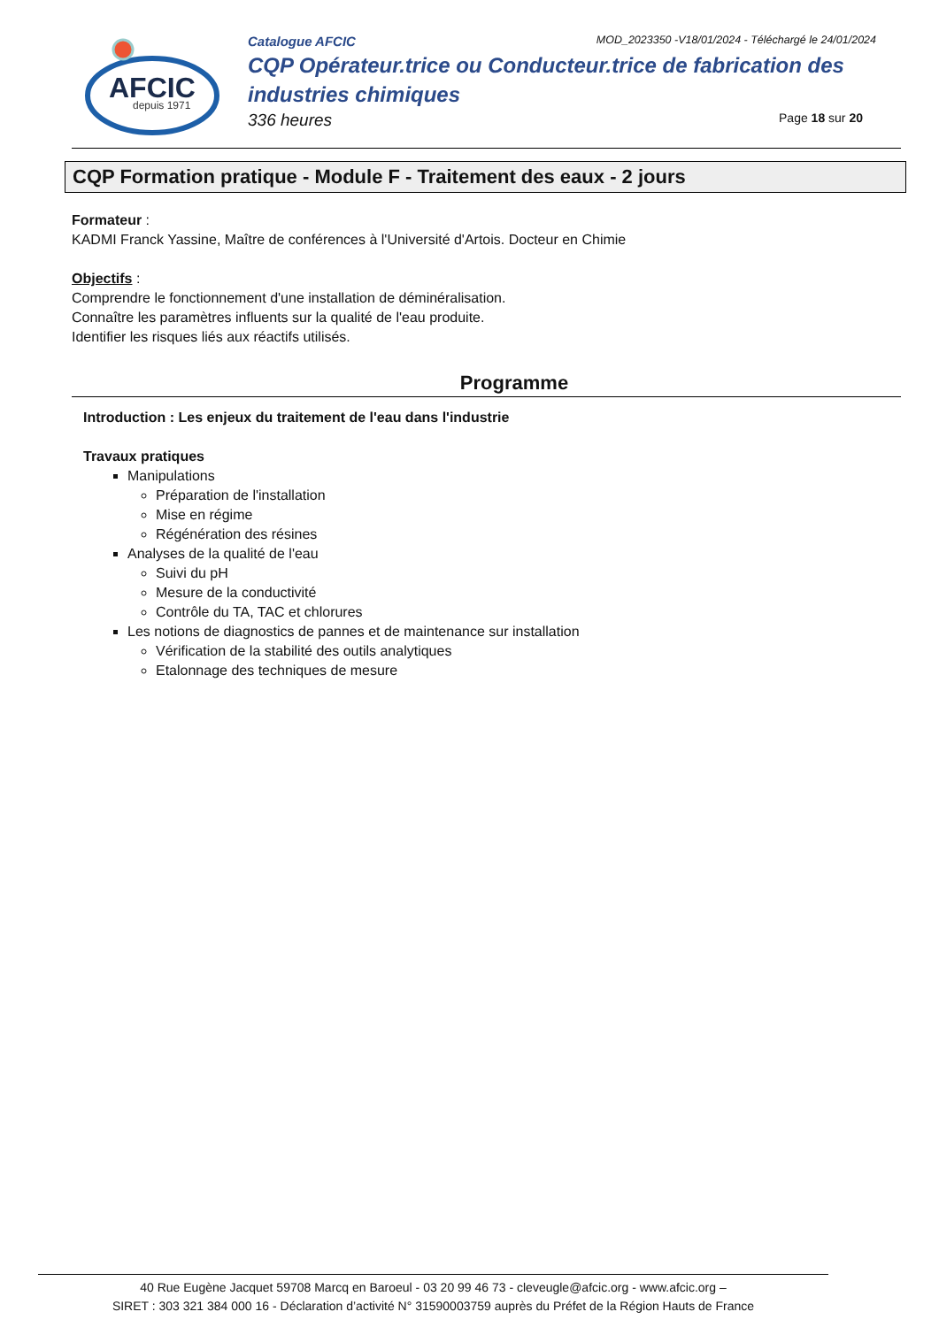AFCIC
depuis 1971
Catalogue AFCIC MOD_2023350 -V18/01/2024 - Téléchargé le 24/01/2024
CQP Opérateur.trice ou Conducteur.trice de fabrication des industries chimiques
336 heures Page 18 sur 20
CQP Formation pratique - Module F - Traitement des eaux - 2 jours
Formateur :
KADMI Franck Yassine, Maître de conférences à l'Université d'Artois. Docteur en Chimie
Objectifs :
Comprendre le fonctionnement d'une installation de déminéralisation.
Connaître les paramètres influents sur la qualité de l'eau produite.
Identifier les risques liés aux réactifs utilisés.
Programme
Introduction : Les enjeux du traitement de l'eau dans l'industrie
Travaux pratiques
Manipulations
Préparation de l'installation
Mise en régime
Régénération des résines
Analyses de la qualité de l'eau
Suivi du pH
Mesure de la conductivité
Contrôle du TA, TAC et chlorures
Les notions de diagnostics de pannes et de maintenance sur installation
Vérification de la stabilité des outils analytiques
Etalonnage des techniques de mesure
40 Rue Eugène Jacquet 59708 Marcq en Baroeul - 03 20 99 46 73 - cleveugle@afcic.org - www.afcic.org –
SIRET : 303 321 384 000 16 - Déclaration d’activité N° 31590003759 auprès du Préfet de la Région Hauts de France